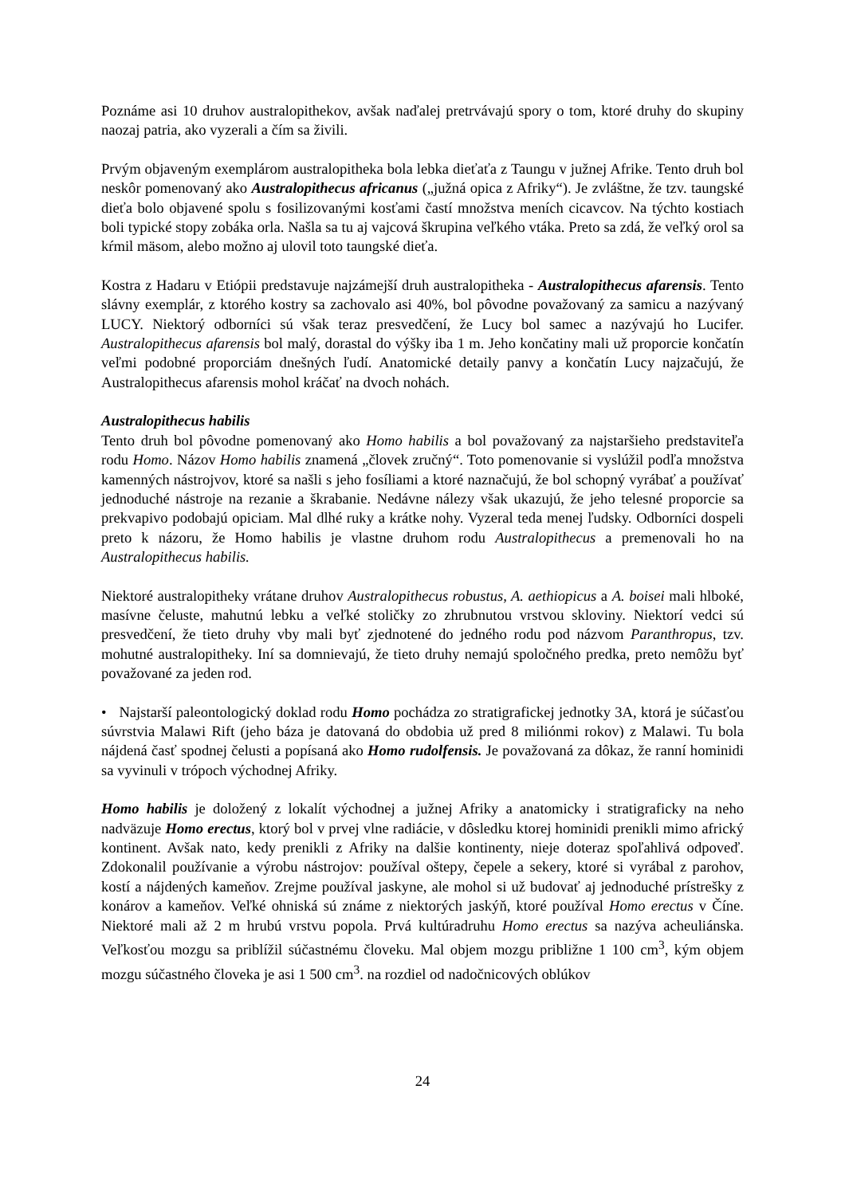Poznáme asi 10 druhov australopithekov, avšak naďalej pretrvávajú spory o tom, ktoré druhy do skupiny naozaj patria, ako vyzerali a čím sa živili.
Prvým objaveným exemplárom australopitheka bola lebka dieťaťa z Taungu v južnej Afrike. Tento druh bol neskôr pomenovaný ako Australopithecus africanus („južná opica z Afriky“). Je zvláštne, že tzv. taungské dieťa bolo objavené spolu s fosilizovanými kosťami častí množstva meních cicavcov. Na týchto kostiach boli typické stopy zobáka orla. Našla sa tu aj vajcová škrupina veľkého vtáka. Preto sa zdá, že veľký orol sa kŕmil mäsom, alebo možno aj ulovil toto taungské dieťa.
Kostra z Hadaru v Etiópii predstavuje najzámejší druh australopitheka - Australopithecus afarensis. Tento slávny exemplár, z ktorého kostry sa zachovalo asi 40%, bol pôvodne považovaný za samicu a nazývaný LUCY. Niektorý odborníci sú však teraz presvedčení, že Lucy bol samec a nazývajú ho Lucifer. Australopithecus afarensis bol malý, dorastal do výšky iba 1 m. Jeho končatiny mali už proporcie končatín veľmi podobné proporciám dnešných ľudí. Anatomické detaily panvy a končatín Lucy najzačujú, že Australopithecus afarensis mohol kráčať na dvoch nohách.
Australopithecus habilis
Tento druh bol pôvodne pomenovaný ako Homo habilis a bol považovaný za najstaršieho predstaviteľa rodu Homo. Názov Homo habilis znamená „človek zručný“. Toto pomenovanie si vyslúžil podľa množstva kamenných nástrojvov, ktoré sa našli s jeho fosíliami a ktoré naznačujú, že bol schopný vyrábať a používať jednoduché nástroje na rezanie a škrabanie. Nedávne nálezy však ukazujú, že jeho telesné proporcie sa prekvapivo podobajú opiciam. Mal dlhé ruky a krátke nohy. Vyzeral teda menej ľudsky. Odborníci dospeli preto k názoru, že Homo habilis je vlastne druhom rodu Australopithecus a premenovali ho na Australopithecus habilis.
Niektoré australopitheky vrátane druhov Australopithecus robustus, A. aethiopicus a A. boisei mali hlboké, masívne čeluste, mahutnú lebku a veľké stoličky zo zhrubnutou vrstvou skloviny. Niektorí vedci sú presvedčení, že tieto druhy vby mali byť zjednotené do jedného rodu pod názvom Paranthropus, tzv. mohutné australopitheky. Iní sa domnievajú, že tieto druhy nemajú spoločného predka, preto nemôžu byť považované za jeden rod.
• Najstarší paleontologický doklad rodu Homo pochádza zo stratigrafickej jednotky 3A, ktorá je súčasťou súvrstvia Malawi Rift (jeho báza je datovaná do obdobia už pred 8 miliónmi rokov) z Malawi. Tu bola nájdená časť spodnej čelusti a popísaná ako Homo rudolfensis. Je považovaná za dôkaz, že ranní hominidi sa vyvinuli v trópoch východnej Afriky.
Homo habilis je doložený z lokalít východnej a južnej Afriky a anatomicky i stratigraficky na neho nadväzuje Homo erectus, ktorý bol v prvej vlne radiácie, v dôsledku ktorej hominidi prenikli mimo africký kontinent. Avšak nato, kedy prenikli z Afriky na dalšie kontinenty, nieje doteraz spoľahlivá odpoveď. Zdokonalil používanie a výrobu nástrojov: používal oštepy, čepele a sekery, ktoré si vyrábal z parohov, kostí a nájdených kameňov. Zrejme používal jaskyne, ale mohol si už budovať aj jednoduché prístrešky z konárov a kameňov. Veľké ohniská sú známe z niektorých jaskýň, ktoré používal Homo erectus v Číne. Niektoré mali až 2 m hrubú vrstvu popola. Prvá kultúradruhu Homo erectus sa nazýva acheuliánska. Veľkosťou mozgu sa priblížil súčastnému človeku. Mal objem mozgu približne 1 100 cm<sup>3</sup>, kým objem mozgu súčastného človeka je asi 1 500 cm<sup>3</sup>. na rozdiel od nadočnicových oblúkov
24